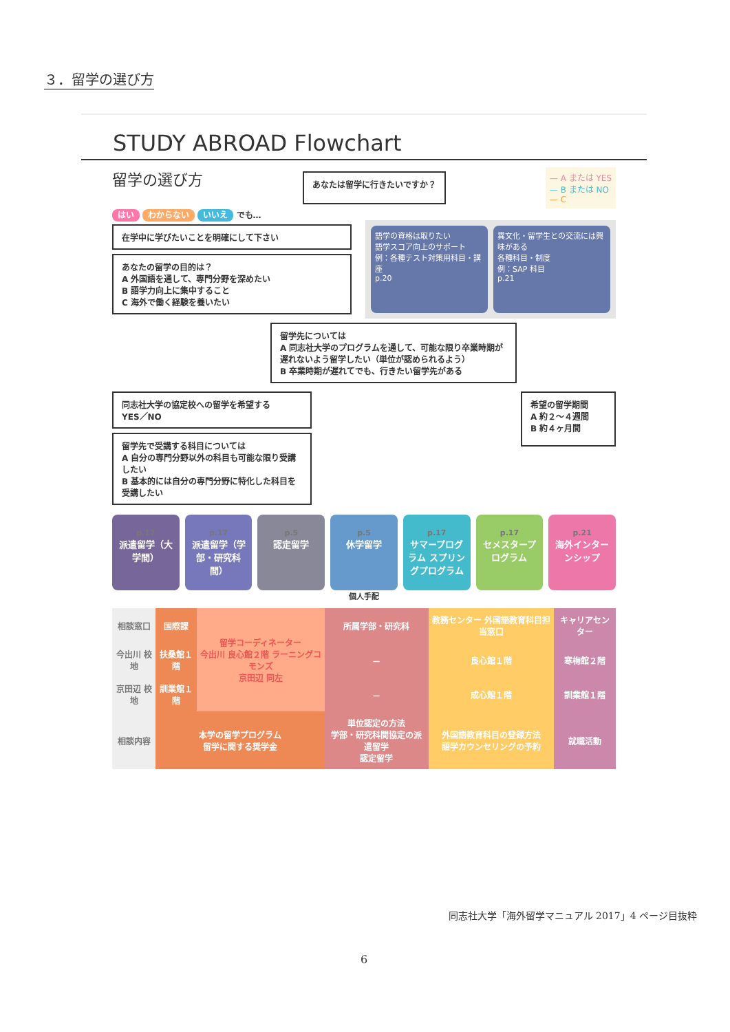３．留学の選び方
STUDY ABROAD Flowchart
留学の選び方
あなたは留学に行きたいですか？
— A または YES
— B または NO
— C
はい わからない いいえ でも…
在学中に学びたいことを明確にして下さい
あなたの留学の目的は？
A 外国語を通して、専門分野を深めたい
B 語学力向上に集中すること
C 海外で働く経験を養いたい
語学の資格は取りたい
語学スコア向上のサポート
例：各種テスト対策用科目・講座
p.20
異文化・留学生との交流には興味がある
各種科目・制度
例：SAP 科目
p.21
留学先については
A 同志社大学のプログラムを通して、可能な限り卒業時期が遅れないよう留学したい（単位が認められるよう）
B 卒業時期が遅れてでも、行きたい留学先がある
同志社大学の協定校への留学を希望する
YES／NO
留学先で受講する科目については
A 自分の専門分野以外の科目も可能な限り受講したい
B 基本的には自分の専門分野に特化した科目を受講したい
希望の留学期間
A 約２〜４週間
B 約４ヶ月間
p.17
派遣留学（大学間）
p.17
派遣留学（学部・研究科間）
p.5
認定留学
p.5
休学留学
p.17
サマープログラム スプリングプログラム
p.17
セメスタープログラム
p.21
海外インターンシップ
個人手配
| 相談窓口 | 国際課 | 留学コーディネーター 今出川 良心館２階 ラーニングコモンズ 京田辺 同左 | 所属学部・研究科 | 教務センター 外国語教育科目担当窓口 | キャリアセンター |
| 今出川 校地 | 扶桑館１階 | | － | 良心館１階 | 寒梅館２階 |
| 京田辺 校地 | 訓業館１階 | | － | 成心館１階 | 訓業館１階 |
| 相談内容 | 本学の留学プログラム 留学に関する奨学金 | | 単位認定の方法 学部・研究科間協定の派遣留学 認定留学 | 外国語教育科目の登録方法 語学カウンセリングの予約 | 就職活動 |
同志社大学「海外留学マニュアル 2017」4 ページ目抜粋
6